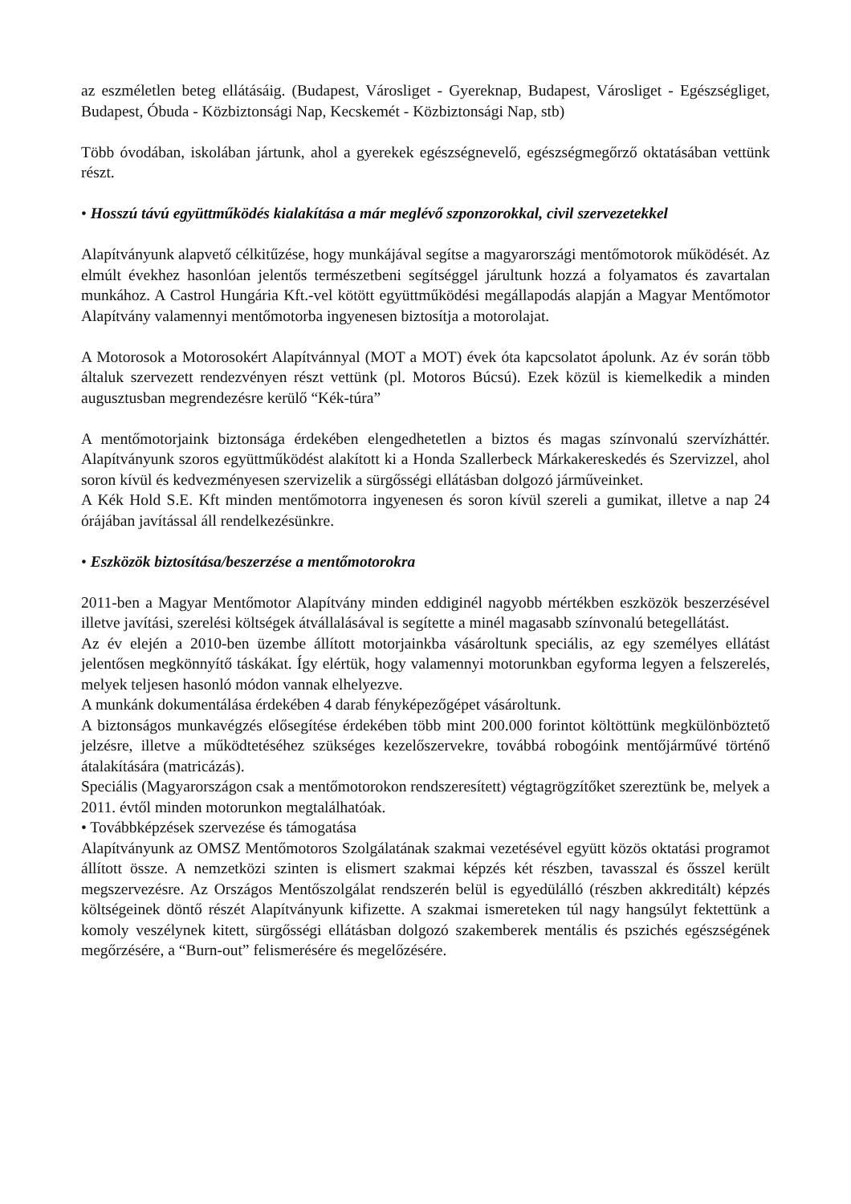az eszméletlen beteg ellátásáig. (Budapest, Városliget - Gyereknap, Budapest, Városliget - Egészségliget, Budapest, Óbuda - Közbiztonsági Nap, Kecskemét - Közbiztonsági Nap, stb)
Több óvodában, iskolában jártunk, ahol a gyerekek egészségnevelő, egészségmegőrző oktatásában vettünk részt.
• Hosszú távú együttműködés kialakítása a már meglévő szponzorokkal, civil szervezetekkel
Alapítványunk alapvető célkitűzése, hogy munkájával segítse a magyarországi mentőmotorok működését. Az elmúlt évekhez hasonlóan jelentős természetbeni segítséggel járultunk hozzá a folyamatos és zavartalan munkához. A Castrol Hungária Kft.-vel kötött együttműködési megállapodás alapján a Magyar Mentőmotor Alapítvány valamennyi mentőmotorba ingyenesen biztosítja a motorolajat.
A Motorosok a Motorosokért Alapítvánnyal (MOT a MOT) évek óta kapcsolatot ápolunk. Az év során több általuk szervezett rendezvényen részt vettünk (pl. Motoros Búcsú). Ezek közül is kiemelkedik a minden augusztusban megrendezésre kerülő “Kék-túra”
A mentőmotorjaink biztonsága érdekében elengedhetetlen a biztos és magas színvonalú szervízháttér. Alapítványunk szoros együttműködést alakított ki a Honda Szallerbeck Márkakereskedés és Szervizzel, ahol soron kívül és kedvezményesen szervizelik a sürgősségi ellátásban dolgozó járműveinket.
A Kék Hold S.E. Kft minden mentőmotorra ingyenesen és soron kívül szereli a gumikat, illetve a nap 24 órájában javítással áll rendelkezésünkre.
• Eszközök biztosítása/beszerzése a mentőmotorokra
2011-ben a Magyar Mentőmotor Alapítvány minden eddiginél nagyobb mértékben eszközök beszerzésével illetve javítási, szerelési költségek átvállalásával is segítette a minél magasabb színvonalú betegellátást.
Az év elején a 2010-ben üzembe állított motorjainkba vásároltunk speciális, az egy személyes ellátást jelentősen megkönnyítő táskákat. Így elértük, hogy valamennyi motorunkban egyforma legyen a felszerelés, melyek teljesen hasonló módon vannak elhelyezve.
A munkánk dokumentálása érdekében 4 darab fényképezőgépet vásároltunk.
A biztonságos munkavégzés elősegítése érdekében több mint 200.000 forintot költöttünk megkülönböztető jelzésre, illetve a működtetéséhez szükséges kezelőszervekre, továbbá robogóink mentőjárművé történő átalakítására (matricázás).
Speciális (Magyarországon csak a mentőmotorokon rendszeresített) végtagrögzítőket szereztünk be, melyek a 2011. évtől minden motorunkon megtalálhatóak.
• Továbbképzések szervezése és támogatása
Alapítványunk az OMSZ Mentőmotoros Szolgálatának szakmai vezetésével együtt közös oktatási programot állított össze. A nemzetközi szinten is elismert szakmai képzés két részben, tavasszal és ősszel került megszervezésre. Az Országos Mentőszolgálat rendszerén belül is egyedülálló (részben akkreditált) képzés költségeinek döntő részét Alapítványunk kifizette. A szakmai ismereteken túl nagy hangsúlyt fektettünk a komoly veszélynek kitett, sürgősségi ellátásban dolgozó szakemberek mentális és pszichés egészségének megőrzésére, a “Burn-out” felismerésére és megelőzésére.